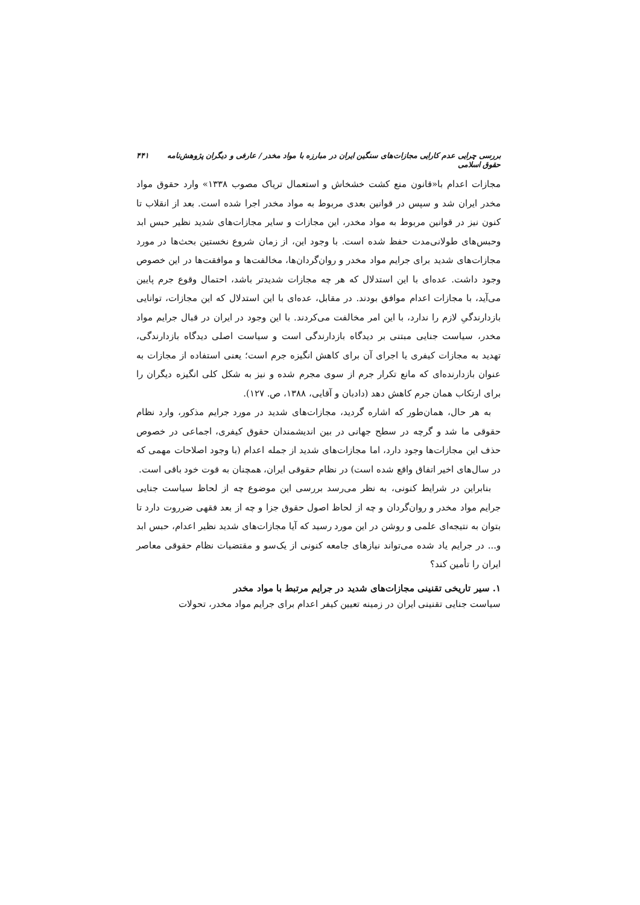بررسی چرایی عدم کارایی مجازات‌های سنگین ایران در مبارزه با مواد مخدر / عارفی و دیگران پژوهش‌نامه حقوق اسلامی ۴۴۱
مجازات اعدام با«قانون منع کشت خشخاش و استعمال تریاک مصوب ۱۳۳۸» وارد حقوق مواد مخدر ایران شد و سپس در قوانین بعدی مربوط به مواد مخدر اجرا شده است. بعد از انقلاب تا کنون نیز در قوانین مربوط به مواد مخدر، این مجازات و سایر مجازات‌های شدید نظیر حبس ابد وحبس‌های طولانی‌مدت حفظ شده است. با وجود این، از زمان شروع نخستین بحث‌ها در مورد مجازات‌های شدید برای جرایم مواد مخدر و روان‌گردان‌ها، مخالفت‌ها و موافقت‌ها در این خصوص وجود داشت. عده‌ای با این استدلال که هر چه مجازات شدیدتر باشد، احتمال وقوع جرم پایین می‌آید، با مجازات اعدام موافق بودند. در مقابل، عده‌ای با این استدلال که این مجازات، توانایی بازدارندگیِ لازم را ندارد، با این امر مخالفت می‌کردند. با این وجود در ایران در قبال جرایم مواد مخدر، سیاست جنایی مبتنی بر دیدگاه بازدارندگی است و سیاست اصلی دیدگاه بازدارندگی، تهدید به مجازات کیفری یا اجرای آن برای کاهش انگیزه جرم است؛ یعنی استفاده از مجازات به عنوان بازدارنده‌ای که مانع تکرار جرم از سوی مجرم شده و نیز به شکل کلی انگیزه دیگران را برای ارتکاب همان جرم کاهش دهد (دادبان و آقایی، ۱۳۸۸، ص. ۱۲۷).
به هر حال، همان‌طور که اشاره گردید، مجازات‌های شدید در مورد جرایم مذکور، وارد نظام حقوقی ما شد و گرچه در سطح جهانی در بین اندیشمندان حقوق کیفری، اجماعی در خصوص حذف این مجازات‌ها وجود دارد، اما مجازات‌های شدید از جمله اعدام (با وجود اصلاحات مهمی که در سال‌های اخیر اتفاق واقع شده است) در نظام حقوقی ایران، همچنان به قوت خود باقی است.
بنابراین در شرایط کنونی، به نظر می‌رسد بررسی این موضوع چه از لحاظ سیاست جنایی جرایم مواد مخدر و روان‌گردان و چه از لحاظ اصول حقوق جزا و چه از بعد فقهی ضرروت دارد تا بتوان به نتیجه‌ای علمی و روشن در این مورد رسید که آیا مجازات‌های شدید نظیر اعدام، حبس ابد و... در جرایم یاد شده می‌تواند نیازهای جامعه کنونی از یک‌سو و مقتضیات نظام حقوقی معاصر ایران را تأمین کند؟
۱. سیر تاریخی تقنینی مجازات‌های شدید در جرایم مرتبط با مواد مخدر
سیاست جنایی تقنینی ایران در زمینه تعیین کیفر اعدام برای جرایم مواد مخدر، تحولات